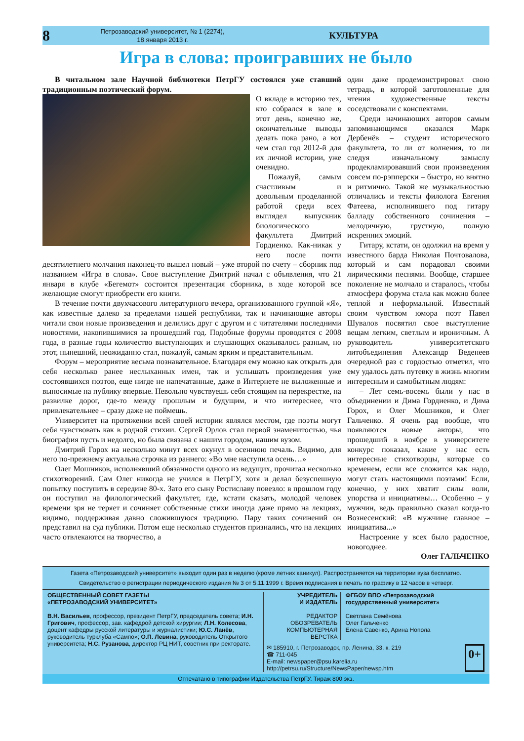8
Петрозаводский университет, № 1 (2274),
18 января 2013 г.
КУЛЬТУРА
Игра в слова: проигравших не было
В читальном зале Научной библиотеки ПетрГУ состоялся уже ставший традиционным поэтический форум.
О вкладе в историю тех, кто собрался в зале в этот день, конечно же, окончательные выводы делать пока рано, а вот чем стал год 2012-й для их личной истории, уже очевидно.
Пожалуй, самым счастливым и довольным проделанной работой среди всех выглядел выпускник биологического факультета Дмитрий Гордиенко. Как-никак у него после почти десятилетнего молчания наконец-то вышел новый – уже второй по счету – сборник под названием «Игра в слова». Свое выступление Дмитрий начал с объявления, что 21 января в клубе «Бегемот» состоится презентация сборника, в ходе которой все желающие смогут приобрести его книги.
В течение почти двухчасового литературного вечера, организованного группой «Я», как известные далеко за пределами нашей республики, так и начинающие авторы читали свои новые произведения и делились друг с другом и с читателями последними новостями, накопившимися за прошедший год. Подобные форумы проводятся с 2008 года, в разные годы количество выступающих и слушающих оказывалось разным, но этот, нынешний, неожиданно стал, пожалуй, самым ярким и представительным.
Форум – мероприятие весьма познавательное. Благодаря ему можно как открыть для себя несколько ранее неслыханных имен, так и услышать произведения уже состоявшихся поэтов, еще нигде не напечатанные, даже в Интернете не выложенные и выносимые на публику впервые. Невольно чувствуешь себя стоящим на перекрестке, на развилке дорог, где-то между прошлым и будущим, и что интереснее, что привлекательнее – сразу даже не поймешь.
Университет на протяжении всей своей истории являлся местом, где поэты могут себя чувствовать как в родной стихии. Сергей Орлов стал первой знаменитостью, чья биография пусть и недолго, но была связана с нашим городом, нашим вузом.
Дмитрий Горох на несколько минут всех окунул в осеннюю печаль. Видимо, для него по-прежнему актуальна строчка из раннего: «Во мне наступила осень…»
Олег Мошников, исполнявший обязанности одного из ведущих, прочитал несколько стихотворений. Сам Олег никогда не учился в ПетрГУ, хотя и делал безуспешную попытку поступить в середине 80-х. Зато его сыну Ростиславу повезло: в прошлом году он поступил на филологический факультет, где, кстати сказать, молодой человек времени зря не теряет и сочиняет собственные стихи иногда даже прямо на лекциях, видимо, поддерживая давно сложившуюся традицию. Пару таких сочинений он представил на суд публики. Потом еще несколько студентов признались, что на лекциях часто отвлекаются на творчество, а
один даже продемонстрировал свою тетрадь, в которой заготовленные для чтения художественные тексты соседствовали с конспектами.
Среди начинающих авторов самым запоминающимся оказался Марк Дербенёв – студент исторического факультета, то ли от волнения, то ли следуя изначальному замыслу продекламировавший свои произведения совсем по-рэпперски – быстро, но внятно и ритмично. Такой же музыкальностью отличались и тексты филолога Евгения Фатеева, исполнившего под гитару балладу собственного сочинения – мелодичную, грустную, полную искренних эмоций.
Гитару, кстати, он одолжил на время у известного барда Николая Почтовалова, который и сам порадовал своими лирическими песнями. Вообще, старшее поколение не молчало и старалось, чтобы атмосфера форума стала как можно более теплой и неформальной. Известный своим чувством юмора поэт Павел Шувалов посвятил свое выступление вещам легким, светлым и ироничным. А руководитель университетского литобъединения Александр Веденеев очередной раз с гордостью отметил, что ему удалось дать путевку в жизнь многим интересным и самобытным людям:
– Лет семь-восемь были у нас в объединении и Дима Гордиенко, и Дима Горох, и Олег Мошников, и Олег Гальченко. Я очень рад вообще, что появляются новые авторы, что прошедший в ноябре в университете конкурс показал, какие у нас есть интересные стихотворцы, которые со временем, если все сложится как надо, могут стать настоящими поэтами! Если, конечно, у них хватит силы воли, упорства и инициативы… Особенно – у мужчин, ведь правильно сказал когда-то Вознесенский: «В мужчине главное – инициатива...»
Настроение у всех было радостное, новогоднее.
Олег ГАЛЬЧЕНКО
Газета «Петрозаводский университет» выходит один раз в неделю (кроме летних каникул). Распространяется на территории вуза бесплатно.
Свидетельство о регистрации периодического издания № 3 от 5.11.1999 г. Время подписания в печать по графику в 12 часов в четверг.
ОБЩЕСТВЕННЫЙ СОВЕТ ГАЗЕТЫ
«ПЕТРОЗАВОДСКИЙ УНИВЕРСИТЕТ»
В.Н. Васильев, профессор, президент ПетрГУ, председатель совета; И.Н. Григович, профессор, зав. кафедрой детской хирургии; Л.Н. Колесова, доцент кафедры русской литературы и журналистики; Ю.С. Ланёв, руководитель турклуба «Сампо»; О.П. Левина, руководитель Открытого университета; Н.С. Рузанова, директор РЦ НИТ, советник при ректорате.
УЧРЕДИТЕЛЬ
И ИЗДАТЕЛЬ
РЕДАКТОР
ОБОЗРЕВАТЕЛЬ
КОМПЬЮТЕРНАЯ ВЕРСТКА
ФГБОУ ВПО «Петрозаводский государственный университет»
Светлана Семёнова
Олег Гальченко
Елена Савенко, Арина Нопола
✉ 185910, г. Петрозаводск, пр. Ленина, 33, к. 219
☎ 711-045
E-mail: newspaper@psu.karelia.ru
http://petrsu.ru/Structure/NewsPaper/newsp.htm
0+
Отпечатано в типографии Издательства ПетрГУ. Тираж 800 экз.